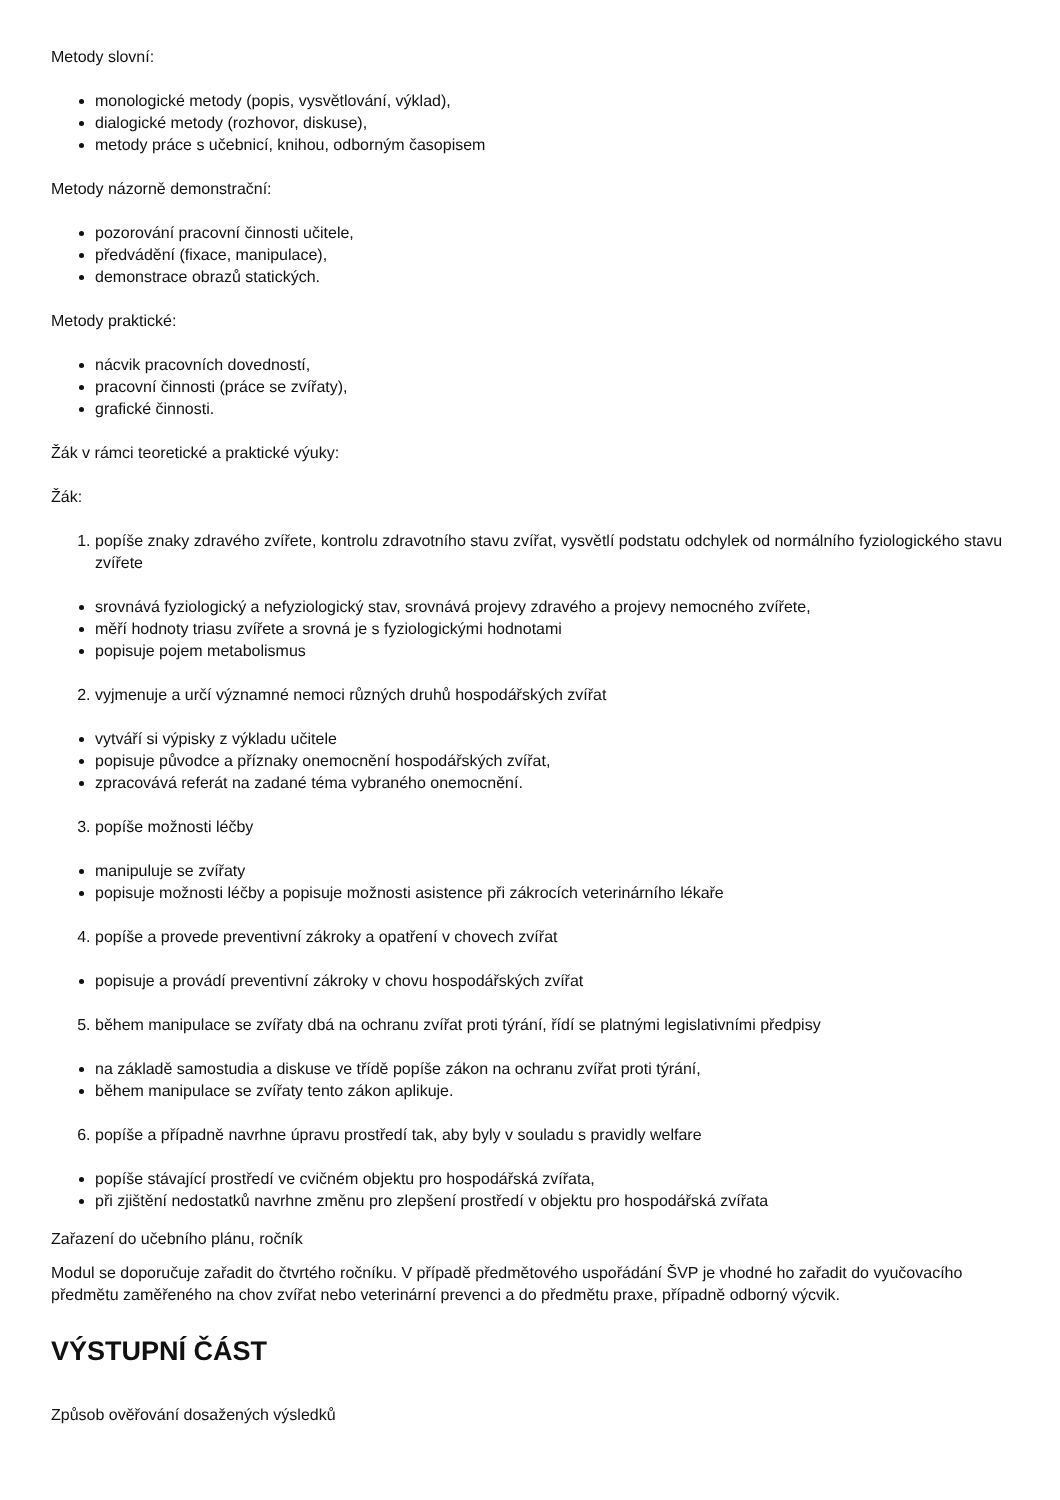Metody slovní:
monologické metody (popis, vysvětlování, výklad),
dialogické metody (rozhovor, diskuse),
metody práce s učebnicí, knihou, odborným časopisem
Metody názorně demonstrační:
pozorování pracovní činnosti učitele,
předvádění (fixace, manipulace),
demonstrace obrazů statických.
Metody praktické:
nácvik pracovních dovedností,
pracovní činnosti (práce se zvířaty),
grafické činnosti.
Žák v rámci teoretické a praktické výuky:
Žák:
1. popíše znaky zdravého zvířete, kontrolu zdravotního stavu zvířat, vysvětlí podstatu odchylek od normálního fyziologického stavu zvířete
srovnává fyziologický a nefyziologický stav, srovnává projevy zdravého a projevy nemocného zvířete,
měří hodnoty triasu zvířete a srovná je s fyziologickými hodnotami
popisuje pojem metabolismus
2. vyjmenuje a určí významné nemoci různých druhů hospodářských zvířat
vytváří si výpisky z výkladu učitele
popisuje původce a příznaky onemocnění hospodářských zvířat,
zpracovává referát na zadané téma vybraného onemocnění.
3. popíše možnosti léčby
manipuluje se zvířaty
popisuje možnosti léčby a popisuje možnosti asistence při zákrocích veterinárního lékaře
4. popíše a provede preventivní zákroky a opatření v chovech zvířat
popisuje a provádí preventivní zákroky v chovu hospodářských zvířat
5. během manipulace se zvířaty dbá na ochranu zvířat proti týrání, řídí se platnými legislativními předpisy
na základě samostudia a diskuse ve třídě popíše zákon na ochranu zvířat proti týrání,
během manipulace se zvířaty tento zákon aplikuje.
6. popíše a případně navrhne úpravu prostředí tak, aby byly v souladu s pravidly welfare
popíše stávající prostředí ve cvičném objektu pro hospodářská zvířata,
při zjištění nedostatků navrhne změnu pro zlepšení prostředí v objektu pro hospodářská zvířata
Zařazení do učebního plánu, ročník
Modul se doporučuje zařadit do čtvrtého ročníku. V případě předmětového uspořádání ŠVP je vhodné ho zařadit do vyučovacího předmětu zaměřeného na chov zvířat nebo veterinární prevenci a do předmětu praxe, případně odborný výcvik.
VÝSTUPNÍ ČÁST
Způsob ověřování dosažených výsledků